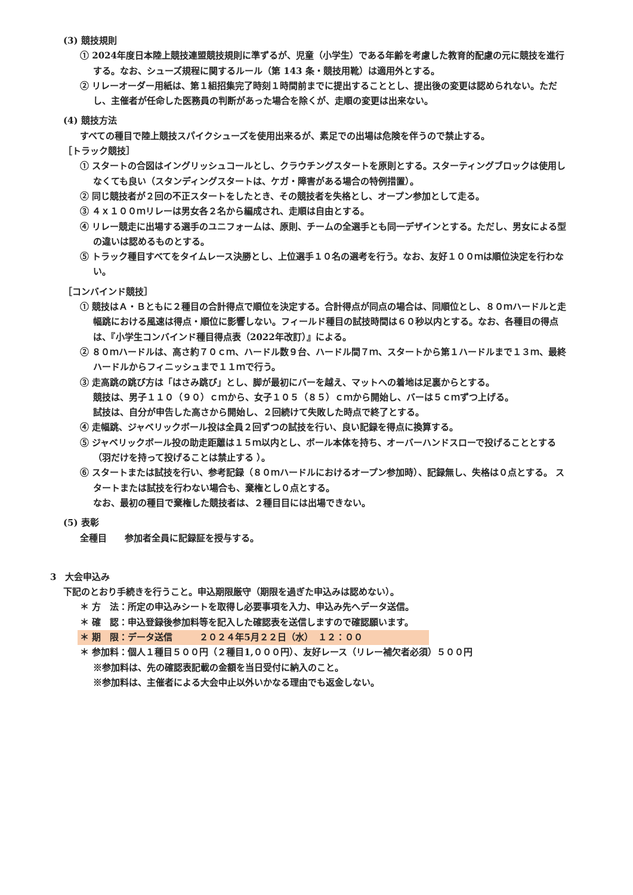(3) 競技規則
① 2024年度日本陸上競技連盟競技規則に準ずるが、児童（小学生）である年齢を考慮した教育的配慮の元に競技を進行する。なお、シューズ規程に関するルール（第 143 条・競技用靴）は適用外とする。
② リレーオーダー用紙は、第１組招集完了時刻１時間前までに提出することとし、提出後の変更は認められない。ただし、主催者が任命した医務員の判断があった場合を除くが、走順の変更は出来ない。
(4) 競技方法
すべての種目で陸上競技スパイクシューズを使用出来るが、素足での出場は危険を伴うので禁止する。
［トラック競技］
① スタートの合図はイングリッシュコールとし、クラウチングスタートを原則とする。スターティングブロックは使用しなくても良い（スタンディングスタートは、ケガ・障害がある場合の特例措置）。
② 同じ競技者が２回の不正スタートをしたとき、その競技者を失格とし、オープン参加として走る。
③ ４ｘ１００ｍリレーは男女各２名から編成され、走順は自由とする。
④ リレー競走に出場する選手のユニフォームは、原則、チームの全選手とも同一デザインとする。ただし、男女による型の違いは認めるものとする。
⑤ トラック種目すべてをタイムレース決勝とし、上位選手１０名の選考を行う。なお、友好１００ｍは順位決定を行わない。
［コンバインド競技］
① 競技はＡ・Ｂともに２種目の合計得点で順位を決定する。合計得点が同点の場合は、同順位とし、８０ｍハードルと走幅跳における風速は得点・順位に影響しない。フィールド種目の試技時間は６０秒以内とする。なお、各種目の得点は、『小学生コンバインド種目得点表（2022年改訂）』による。
② ８０ｍハードルは、高さ約７０ｃｍ、ハードル数９台、ハードル間７ｍ、スタートから第１ハードルまで１３ｍ、最終ハードルからフィニッシュまで１１ｍで行う。
③ 走高跳の跳び方は「はさみ跳び」とし、脚が最初にバーを越え、マットへの着地は足裏からとする。
競技は、男子１１０（９０）ｃｍから、女子１０５（８５）ｃｍから開始し、バーは５ｃｍずつ上げる。
試技は、自分が申告した高さから開始し、２回続けて失敗した時点で終了とする。
④ 走幅跳、ジャベリックボール投は全員２回ずつの試技を行い、良い記録を得点に換算する。
⑤ ジャベリックボール投の助走距離は１５ｍ以内とし、ボール本体を持ち、オーバーハンドスローで投げることとする（羽だけを持って投げることは禁止する ）。
⑥ スタートまたは試技を行い、参考記録（８０ｍハードルにおけるオープン参加時）、記録無し、失格は０点とする。 スタートまたは試技を行わない場合も、棄権とし０点とする。
なお、最初の種目で棄権した競技者は、２種目目には出場できない。
(5) 表彰
全種目　　参加者全員に記録証を授与する。
3　大会申込み
下記のとおり手続きを行うこと。申込期限厳守（期限を過ぎた申込みは認めない）。
＊ 方　法：所定の申込みシートを取得し必要事項を入力、申込み先へデータ送信。
＊ 確　認：申込登録後参加料等を記入した確認表を送信しますので確認願います。
＊ 期　限：データ送信　　　２０２４年5月２２日（水）　１２：００
＊ 参加料：個人１種目５００円（２種目1,０００円）、友好レース（リレー補欠者必須）５００円
※参加料は、先の確認表記載の金額を当日受付に納入のこと。
※参加料は、主催者による大会中止以外いかなる理由でも返金しない。